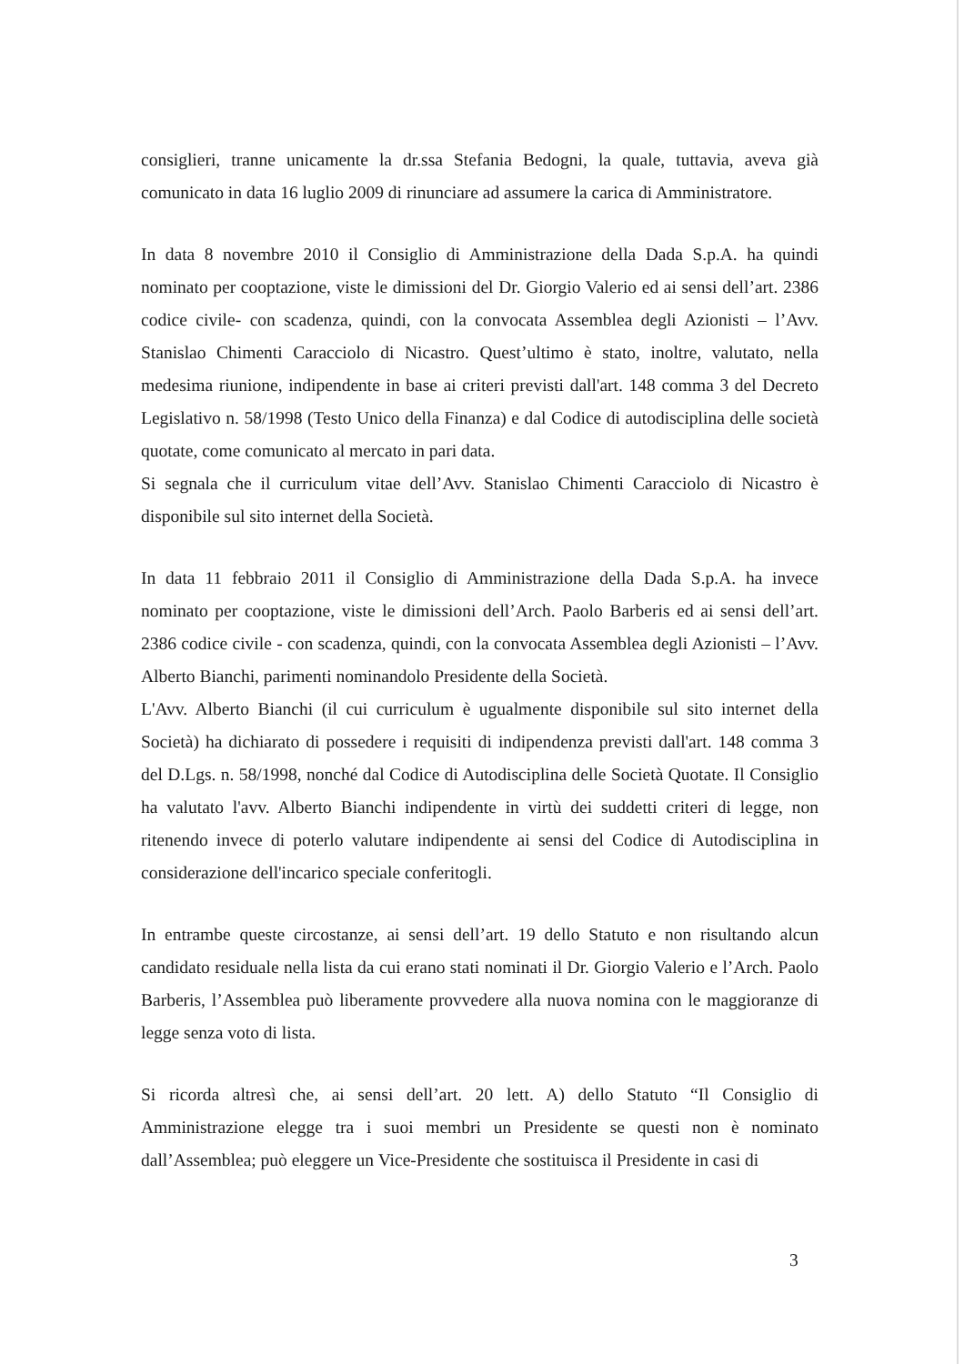consiglieri, tranne unicamente la dr.ssa Stefania Bedogni, la quale, tuttavia, aveva già comunicato in data 16 luglio 2009 di rinunciare ad assumere la carica di Amministratore.
In data 8 novembre 2010 il Consiglio di Amministrazione della Dada S.p.A. ha quindi nominato per cooptazione, viste le dimissioni del Dr. Giorgio Valerio ed ai sensi dell’art. 2386 codice civile- con scadenza, quindi, con la convocata Assemblea degli Azionisti – l’Avv. Stanislao Chimenti Caracciolo di Nicastro. Quest’ultimo è stato, inoltre, valutato, nella medesima riunione, indipendente in base ai criteri previsti dall'art. 148 comma 3 del Decreto Legislativo n. 58/1998 (Testo Unico della Finanza) e dal Codice di autodisciplina delle società quotate, come comunicato al mercato in pari data.
Si segnala che il curriculum vitae dell’Avv. Stanislao Chimenti Caracciolo di Nicastro è disponibile sul sito internet della Società.
In data 11 febbraio 2011 il Consiglio di Amministrazione della Dada S.p.A. ha invece nominato per cooptazione, viste le dimissioni dell’Arch. Paolo Barberis ed ai sensi dell’art. 2386 codice civile - con scadenza, quindi, con la convocata Assemblea degli Azionisti – l’Avv. Alberto Bianchi, parimenti nominandolo Presidente della Società.
L'Avv. Alberto Bianchi (il cui curriculum è ugualmente disponibile sul sito internet della Società) ha dichiarato di possedere i requisiti di indipendenza previsti dall'art. 148 comma 3 del D.Lgs. n. 58/1998, nonché dal Codice di Autodisciplina delle Società Quotate. Il Consiglio ha valutato l'avv. Alberto Bianchi indipendente in virtù dei suddetti criteri di legge, non ritenendo invece di poterlo valutare indipendente ai sensi del Codice di Autodisciplina in considerazione dell'incarico speciale conferitogli.
In entrambe queste circostanze, ai sensi dell’art. 19 dello Statuto e non risultando alcun candidato residuale nella lista da cui erano stati nominati il Dr. Giorgio Valerio e l’Arch. Paolo Barberis, l’Assemblea può liberamente provvedere alla nuova nomina con le maggioranze di legge senza voto di lista.
Si ricorda altresì che, ai sensi dell’art. 20 lett. A) dello Statuto “Il Consiglio di Amministrazione elegge tra i suoi membri un Presidente se questi non è nominato dall’Assemblea; può eleggere un Vice-Presidente che sostituisca il Presidente in casi di
3